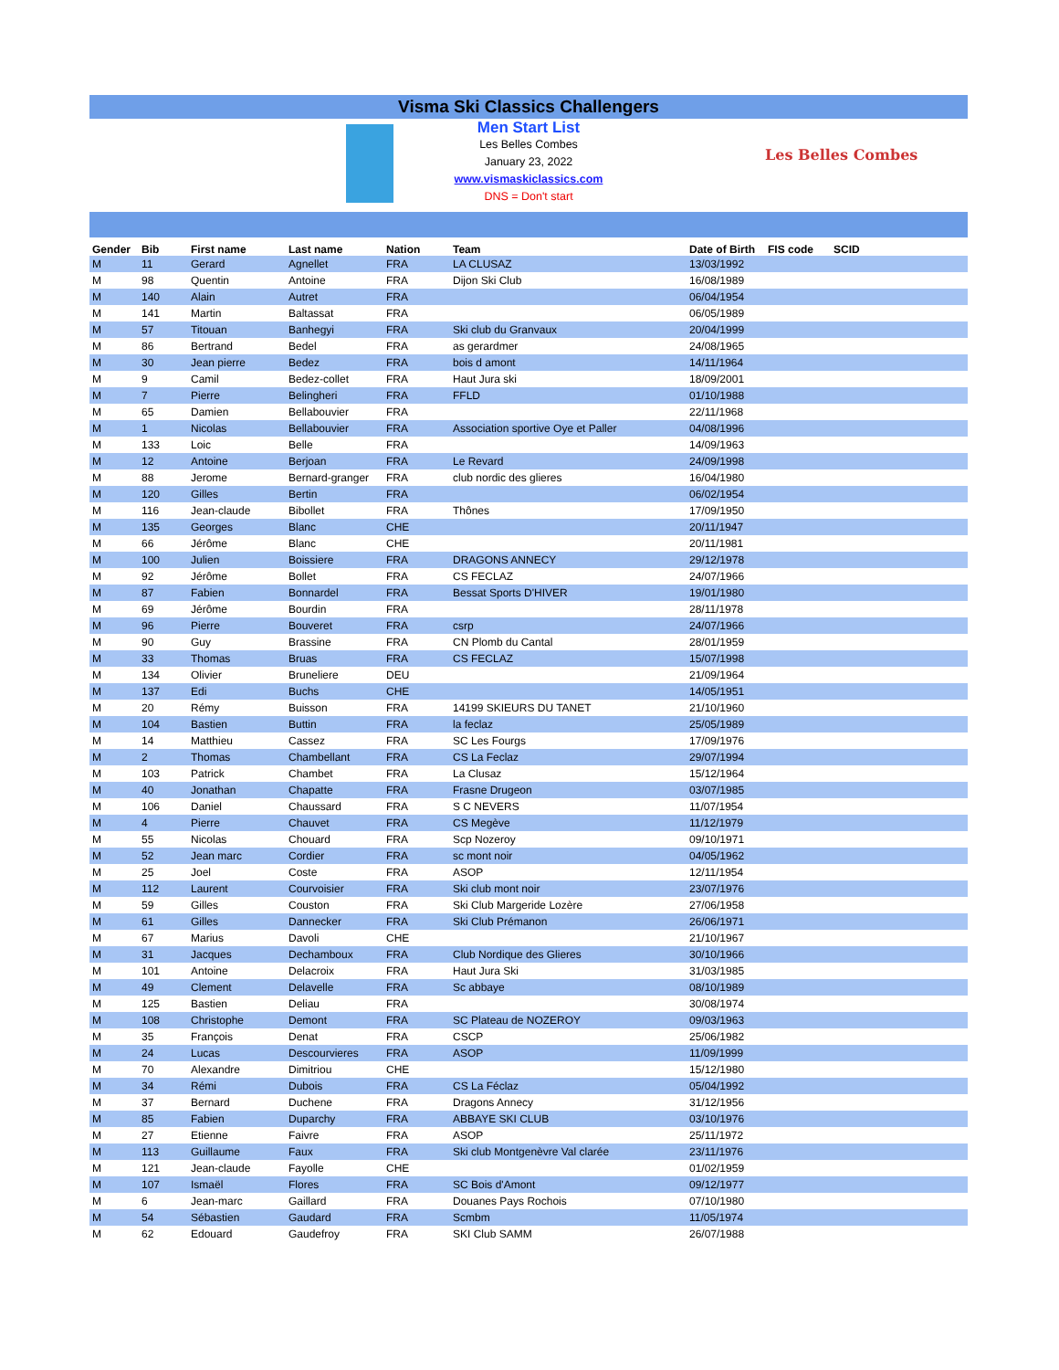Visma Ski Classics Challengers
Men Start List
Les Belles Combes
January 23, 2022
www.vismaskiclassics.com
DNS = Don't start
Les Belles Combes
| Gender | Bib | First name | Last name | Nation | Team | Date of Birth | FIS code | SCID |
| --- | --- | --- | --- | --- | --- | --- | --- | --- |
| M | 11 | Gerard | Agnellet | FRA | LA CLUSAZ | 13/03/1992 | | |
| M | 98 | Quentin | Antoine | FRA | Dijon Ski Club | 16/08/1989 | | |
| M | 140 | Alain | Autret | FRA | | 06/04/1954 | | |
| M | 141 | Martin | Baltassat | FRA | | 06/05/1989 | | |
| M | 57 | Titouan | Banhegyi | FRA | Ski club du Granvaux | 20/04/1999 | | |
| M | 86 | Bertrand | Bedel | FRA | as gerardmer | 24/08/1965 | | |
| M | 30 | Jean pierre | Bedez | FRA | bois d amont | 14/11/1964 | | |
| M | 9 | Camil | Bedez-collet | FRA | Haut Jura ski | 18/09/2001 | | |
| M | 7 | Pierre | Belingheri | FRA | FFLD | 01/10/1988 | | |
| M | 65 | Damien | Bellabouvier | FRA | | 22/11/1968 | | |
| M | 1 | Nicolas | Bellabouvier | FRA | Association sportive Oye et Paller | 04/08/1996 | | |
| M | 133 | Loic | Belle | FRA | | 14/09/1963 | | |
| M | 12 | Antoine | Berjoan | FRA | Le Revard | 24/09/1998 | | |
| M | 88 | Jerome | Bernard-granger | FRA | club nordic des glieres | 16/04/1980 | | |
| M | 120 | Gilles | Bertin | FRA | | 06/02/1954 | | |
| M | 116 | Jean-claude | Bibollet | FRA | Thônes | 17/09/1950 | | |
| M | 135 | Georges | Blanc | CHE | | 20/11/1947 | | |
| M | 66 | Jérôme | Blanc | CHE | | 20/11/1981 | | |
| M | 100 | Julien | Boissiere | FRA | DRAGONS ANNECY | 29/12/1978 | | |
| M | 92 | Jérôme | Bollet | FRA | CS FECLAZ | 24/07/1966 | | |
| M | 87 | Fabien | Bonnardel | FRA | Bessat Sports D'HIVER | 19/01/1980 | | |
| M | 69 | Jérôme | Bourdin | FRA | | 28/11/1978 | | |
| M | 96 | Pierre | Bouveret | FRA | csrp | 24/07/1966 | | |
| M | 90 | Guy | Brassine | FRA | CN Plomb du Cantal | 28/01/1959 | | |
| M | 33 | Thomas | Bruas | FRA | CS FECLAZ | 15/07/1998 | | |
| M | 134 | Olivier | Bruneliere | DEU | | 21/09/1964 | | |
| M | 137 | Edi | Buchs | CHE | | 14/05/1951 | | |
| M | 20 | Rémy | Buisson | FRA | 14199 SKIEURS DU TANET | 21/10/1960 | | |
| M | 104 | Bastien | Buttin | FRA | la feclaz | 25/05/1989 | | |
| M | 14 | Matthieu | Cassez | FRA | SC Les Fourgs | 17/09/1976 | | |
| M | 2 | Thomas | Chambellant | FRA | CS La Feclaz | 29/07/1994 | | |
| M | 103 | Patrick | Chambet | FRA | La Clusaz | 15/12/1964 | | |
| M | 40 | Jonathan | Chapatte | FRA | Frasne Drugeon | 03/07/1985 | | |
| M | 106 | Daniel | Chaussard | FRA | S C NEVERS | 11/07/1954 | | |
| M | 4 | Pierre | Chauvet | FRA | CS Megève | 11/12/1979 | | |
| M | 55 | Nicolas | Chouard | FRA | Scp Nozeroy | 09/10/1971 | | |
| M | 52 | Jean marc | Cordier | FRA | sc mont noir | 04/05/1962 | | |
| M | 25 | Joel | Coste | FRA | ASOP | 12/11/1954 | | |
| M | 112 | Laurent | Courvoisier | FRA | Ski club mont noir | 23/07/1976 | | |
| M | 59 | Gilles | Couston | FRA | Ski Club Margeride Lozère | 27/06/1958 | | |
| M | 61 | Gilles | Dannecker | FRA | Ski Club Prémanon | 26/06/1971 | | |
| M | 67 | Marius | Davoli | CHE | | 21/10/1967 | | |
| M | 31 | Jacques | Dechamboux | FRA | Club Nordique des Glieres | 30/10/1966 | | |
| M | 101 | Antoine | Delacroix | FRA | Haut Jura Ski | 31/03/1985 | | |
| M | 49 | Clement | Delavelle | FRA | Sc abbaye | 08/10/1989 | | |
| M | 125 | Bastien | Deliau | FRA | | 30/08/1974 | | |
| M | 108 | Christophe | Demont | FRA | SC Plateau de NOZEROY | 09/03/1963 | | |
| M | 35 | François | Denat | FRA | CSCP | 25/06/1982 | | |
| M | 24 | Lucas | Descourvieres | FRA | ASOP | 11/09/1999 | | |
| M | 70 | Alexandre | Dimitriou | CHE | | 15/12/1980 | | |
| M | 34 | Rémi | Dubois | FRA | CS La Féclaz | 05/04/1992 | | |
| M | 37 | Bernard | Duchene | FRA | Dragons Annecy | 31/12/1956 | | |
| M | 85 | Fabien | Duparchy | FRA | ABBAYE SKI CLUB | 03/10/1976 | | |
| M | 27 | Etienne | Faivre | FRA | ASOP | 25/11/1972 | | |
| M | 113 | Guillaume | Faux | FRA | Ski club Montgenèvre Val clarée | 23/11/1976 | | |
| M | 121 | Jean-claude | Fayolle | CHE | | 01/02/1959 | | |
| M | 107 | Ismaël | Flores | FRA | SC Bois d'Amont | 09/12/1977 | | |
| M | 6 | Jean-marc | Gaillard | FRA | Douanes Pays Rochois | 07/10/1980 | | |
| M | 54 | Sébastien | Gaudard | FRA | Scmbm | 11/05/1974 | | |
| M | 62 | Edouard | Gaudefroy | FRA | SKI Club SAMM | 26/07/1988 | | |